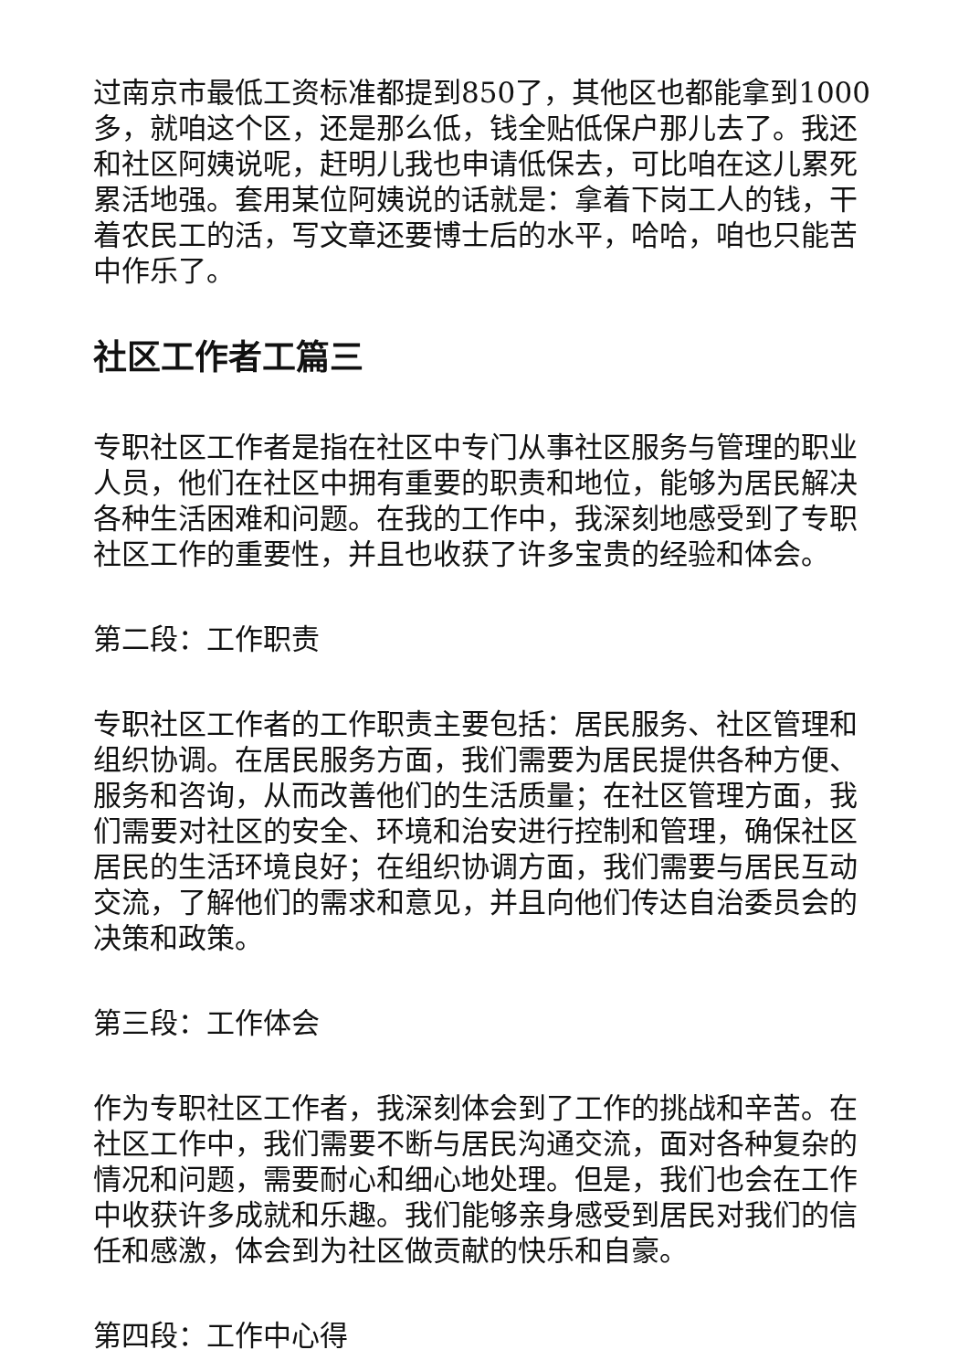过南京市最低工资标准都提到850了，其他区也都能拿到1000多，就咱这个区，还是那么低，钱全贴低保户那儿去了。我还和社区阿姨说呢，赶明儿我也申请低保去，可比咱在这儿累死累活地强。套用某位阿姨说的话就是：拿着下岗工人的钱，干着农民工的活，写文章还要博士后的水平，哈哈，咱也只能苦中作乐了。
社区工作者工篇三
专职社区工作者是指在社区中专门从事社区服务与管理的职业人员，他们在社区中拥有重要的职责和地位，能够为居民解决各种生活困难和问题。在我的工作中，我深刻地感受到了专职社区工作的重要性，并且也收获了许多宝贵的经验和体会。
第二段：工作职责
专职社区工作者的工作职责主要包括：居民服务、社区管理和组织协调。在居民服务方面，我们需要为居民提供各种方便、服务和咨询，从而改善他们的生活质量；在社区管理方面，我们需要对社区的安全、环境和治安进行控制和管理，确保社区居民的生活环境良好；在组织协调方面，我们需要与居民互动交流，了解他们的需求和意见，并且向他们传达自治委员会的决策和政策。
第三段：工作体会
作为专职社区工作者，我深刻体会到了工作的挑战和辛苦。在社区工作中，我们需要不断与居民沟通交流，面对各种复杂的情况和问题，需要耐心和细心地处理。但是，我们也会在工作中收获许多成就和乐趣。我们能够亲身感受到居民对我们的信任和感激，体会到为社区做贡献的快乐和自豪。
第四段：工作中心得